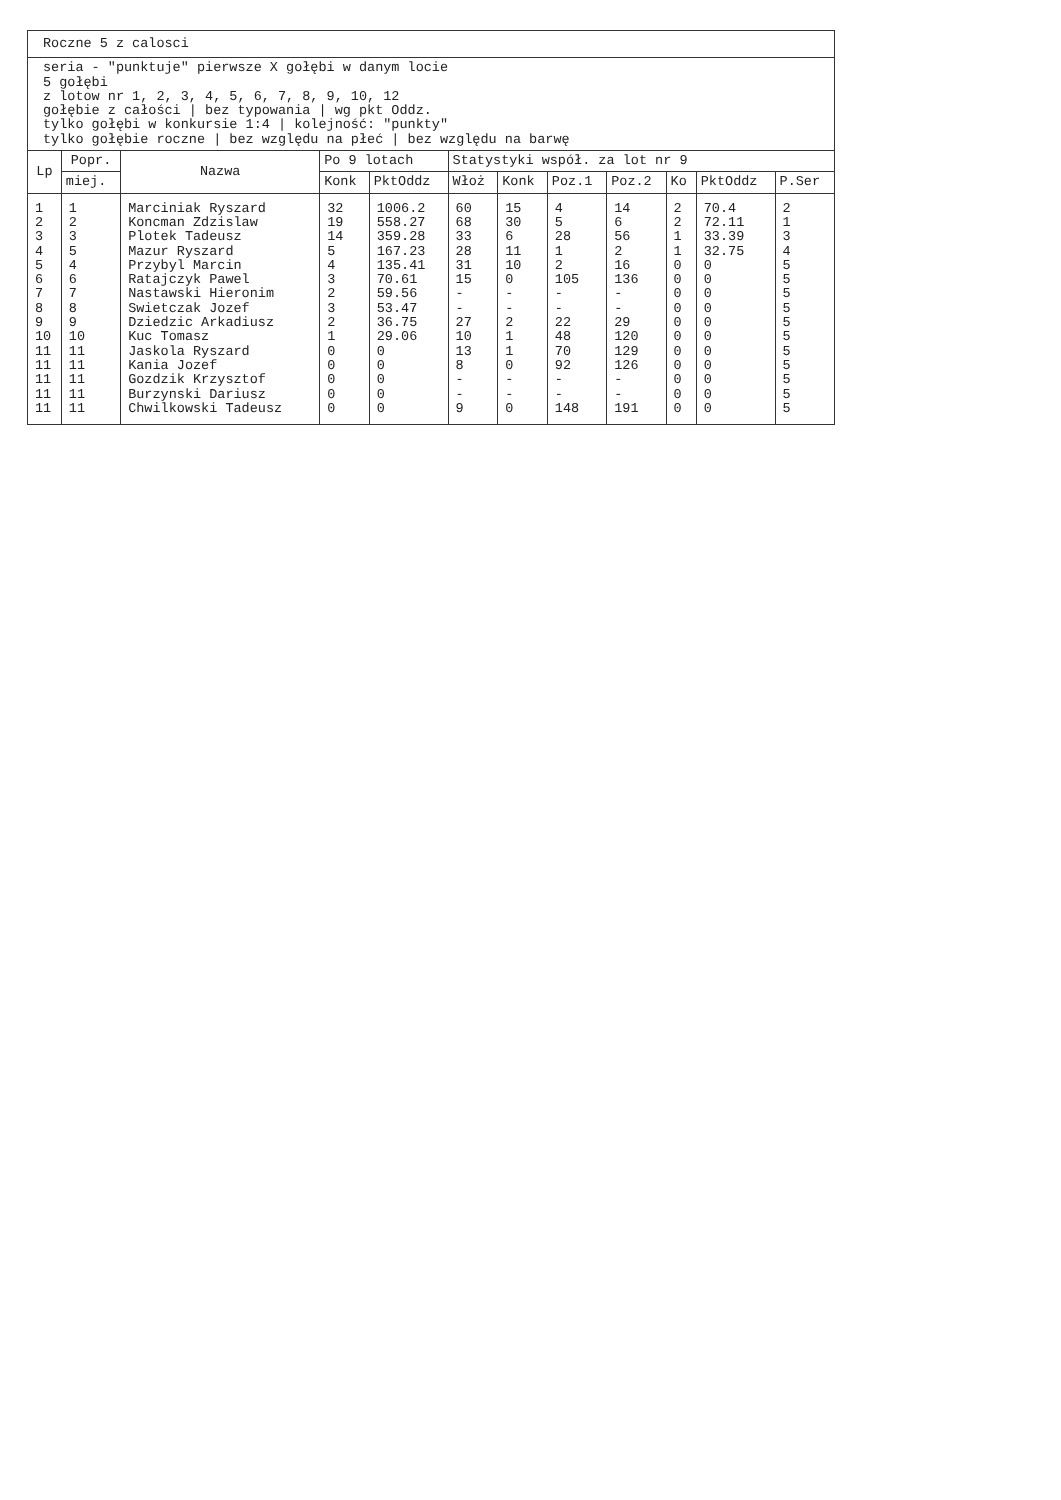Roczne 5 z calosci
seria - "punktuje" pierwsze X gołębi w danym locie
5 gołębi
z lotow nr 1, 2, 3, 4, 5, 6, 7, 8, 9, 10, 12
gołębie z całości | bez typowania | wg pkt Oddz.
tylko gołębi w konkursie 1:4 | kolejność: "punkty"
tylko gołębie roczne | bez względu na płeć | bez względu na barwę
| Lp | Popr. | Nazwa | Po 9 lotach | | Statystyki współ. za lot nr 9 | | | | | | |
| --- | --- | --- | --- | --- | --- | --- | --- | --- | --- | --- | --- |
| | miej. | | Konk | PktOddz | Włoż | Konk | Poz.1 | Poz.2 | Ko | PktOddz | P.Ser |
| 1 | 1 | Marciniak Ryszard | 32 | 1006.2 | 60 | 15 | 4 | 14 | 2 | 70.4 | 2 |
| 2 | 2 | Koncman Zdzislaw | 19 | 558.27 | 68 | 30 | 5 | 6 | 2 | 72.11 | 1 |
| 3 | 3 | Plotek Tadeusz | 14 | 359.28 | 33 | 6 | 28 | 56 | 1 | 33.39 | 3 |
| 4 | 5 | Mazur Ryszard | 5 | 167.23 | 28 | 11 | 1 | 2 | 1 | 32.75 | 4 |
| 5 | 4 | Przybyl Marcin | 4 | 135.41 | 31 | 10 | 2 | 16 | 0 | 0 | 5 |
| 6 | 6 | Ratajczyk Pawel | 3 | 70.61 | 15 | 0 | 105 | 136 | 0 | 0 | 5 |
| 7 | 7 | Nastawski Hieronim | 2 | 59.56 | - | - | - | - | 0 | 0 | 5 |
| 8 | 8 | Swietczak Jozef | 3 | 53.47 | - | - | - | - | 0 | 0 | 5 |
| 9 | 9 | Dziedzic Arkadiusz | 2 | 36.75 | 27 | 2 | 22 | 29 | 0 | 0 | 5 |
| 10 | 10 | Kuc Tomasz | 1 | 29.06 | 10 | 1 | 48 | 120 | 0 | 0 | 5 |
| 11 | 11 | Jaskola Ryszard | 0 | 0 | 13 | 1 | 70 | 129 | 0 | 0 | 5 |
| 11 | 11 | Kania Jozef | 0 | 0 | 8 | 0 | 92 | 126 | 0 | 0 | 5 |
| 11 | 11 | Gozdzik Krzysztof | 0 | 0 | - | - | - | - | 0 | 0 | 5 |
| 11 | 11 | Burzynski Dariusz | 0 | 0 | - | - | - | - | 0 | 0 | 5 |
| 11 | 11 | Chwilkowski Tadeusz | 0 | 0 | 9 | 0 | 148 | 191 | 0 | 0 | 5 |